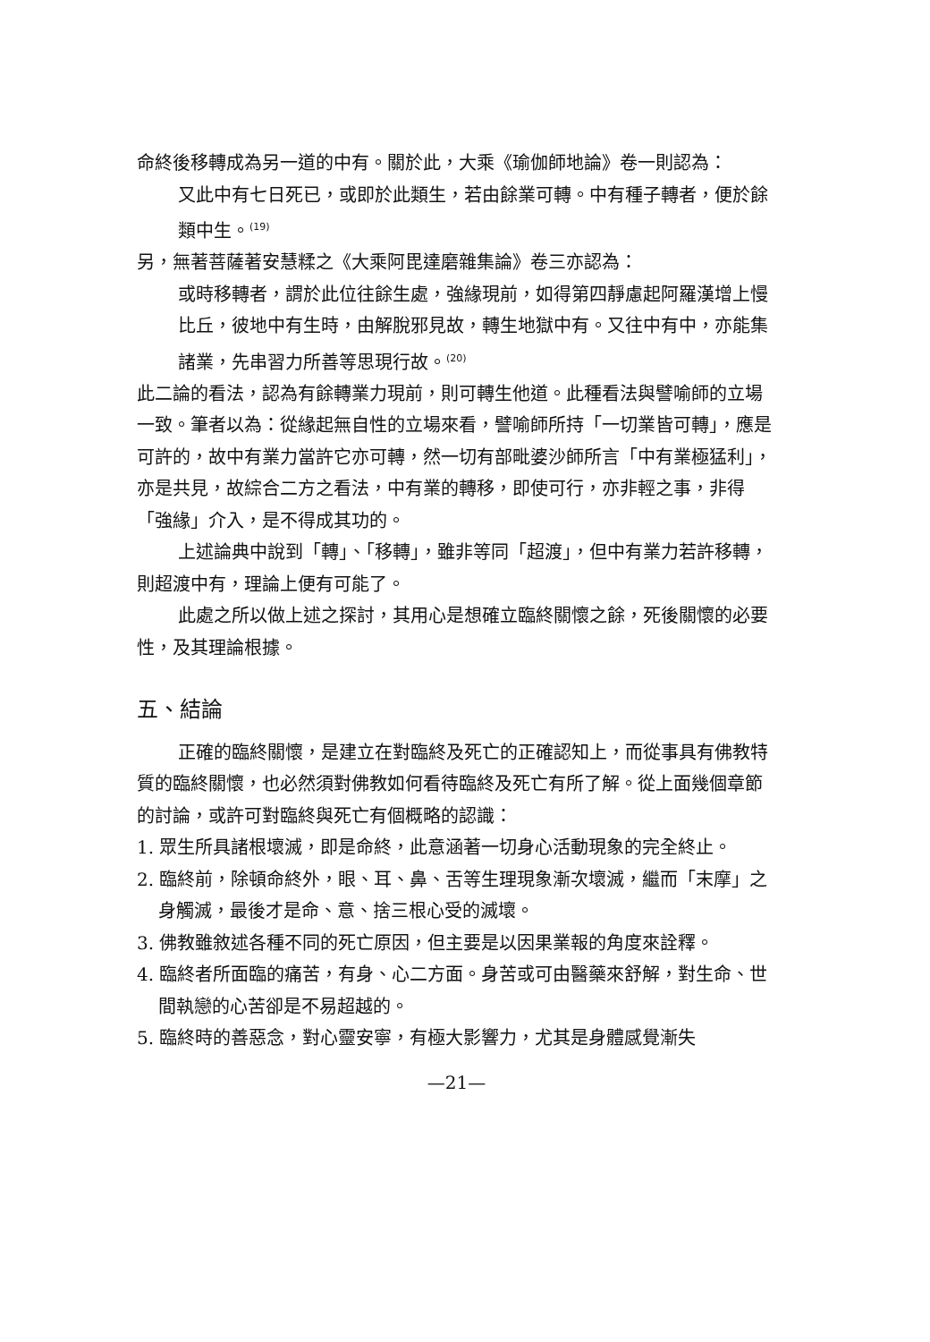命終後移轉成為另一道的中有。關於此，大乘《瑜伽師地論》卷一則認為：
又此中有七日死已，或即於此類生，若由餘業可轉。中有種子轉者，便於餘類中生。<sup>(19)</sup>
另，無著菩薩著安慧糅之《大乘阿毘達磨雜集論》卷三亦認為：
或時移轉者，謂於此位往餘生處，強緣現前，如得第四靜慮起阿羅漢增上慢比丘，彼地中有生時，由解脫邪見故，轉生地獄中有。又往中有中，亦能集諸業，先串習力所善等思現行故。<sup>(20)</sup>
此二論的看法，認為有餘轉業力現前，則可轉生他道。此種看法與譬喻師的立場一致。筆者以為：從緣起無自性的立場來看，譬喻師所持「一切業皆可轉」，應是可許的，故中有業力當許它亦可轉，然一切有部毗婆沙師所言「中有業極猛利」，亦是共見，故綜合二方之看法，中有業的轉移，即使可行，亦非輕之事，非得「強緣」介入，是不得成其功的。
上述論典中說到「轉」、「移轉」，雖非等同「超渡」，但中有業力若許移轉，則超渡中有，理論上便有可能了。
此處之所以做上述之探討，其用心是想確立臨終關懷之餘，死後關懷的必要性，及其理論根據。
五、結論
正確的臨終關懷，是建立在對臨終及死亡的正確認知上，而從事具有佛教特質的臨終關懷，也必然須對佛教如何看待臨終及死亡有所了解。從上面幾個章節的討論，或許可對臨終與死亡有個概略的認識：
1. 眾生所具諸根壞滅，即是命終，此意涵著一切身心活動現象的完全終止。
2. 臨終前，除頓命終外，眼、耳、鼻、舌等生理現象漸次壞滅，繼而「末摩」之身觸滅，最後才是命、意、捨三根心受的滅壞。
3. 佛教雖敘述各種不同的死亡原因，但主要是以因果業報的角度來詮釋。
4. 臨終者所面臨的痛苦，有身、心二方面。身苦或可由醫藥來舒解，對生命、世間執戀的心苦卻是不易超越的。
5. 臨終時的善惡念，對心靈安寧，有極大影響力，尤其是身體感覺漸失
—21—